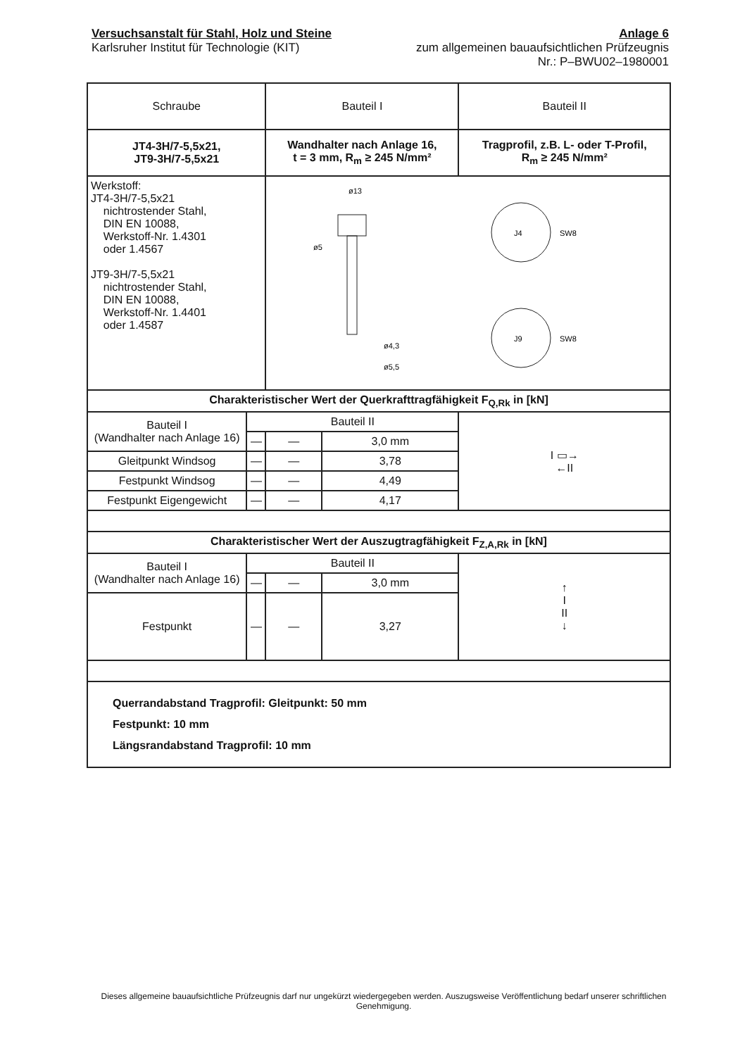Versuchsanstalt für Stahl, Holz und Steine
Karlsruher Institut für Technologie (KIT)
Anlage 6
zum allgemeinen bauaufsichtlichen Prüfzeugnis
Nr.: P–BWU02–1980001
| Schraube | | Bauteil I | | Bauteil II |
| JT4-3H/7-5,5x21, JT9-3H/7-5,5x21 | | Wandhalter nach Anlage 16, t = 3 mm, R<sub>m</sub> ≥ 245 N/mm² | | Tragprofil, z.B. L- oder T-Profil, R<sub>m</sub> ≥ 245 N/mm² |
| Werkstoff: JT4-3H/7-5,5x21 nichtrostender Stahl, DIN EN 10088, Werkstoff-Nr. 1.4301 oder 1.4567 JT9-3H/7-5,5x21 nichtrostender Stahl, DIN EN 10088, Werkstoff-Nr. 1.4401 oder 1.4587 | | ø13 ø5 ø4,3 ø5,5 J4 J9 SW8 SW8 | | |
| Charakteristischer Wert der Querkrafttragfähigkeit F<sub>Q,Rk</sub> in [kN] | | | | |
| Bauteil I (Wandhalter nach Anlage 16) | Bauteil II | | | I ▭→ ←II |
| | — | — | 3,0 mm | |
| Gleitpunkt Windsog | — | — | 3,78 | |
| Festpunkt Windsog | — | — | 4,49 | |
| Festpunkt Eigengewicht | — | — | 4,17 | |
| Charakteristischer Wert der Auszugtragfähigkeit F<sub>Z,A,Rk</sub> in [kN] | | | | |
| Bauteil I (Wandhalter nach Anlage 16) | Bauteil II | | | ↑ I II ↓ |
| | — | — | 3,0 mm | |
| Festpunkt | — | — | 3,27 | |
| Querrandabstand Tragprofil: Gleitpunkt: 50 mm Festpunkt: 10 mm Längsrandabstand Tragprofil: 10 mm | | | | |
Dieses allgemeine bauaufsichtliche Prüfzeugnis darf nur ungekürzt wiedergegeben werden. Auszugsweise Veröffentlichung bedarf unserer schriftlichen Genehmigung.